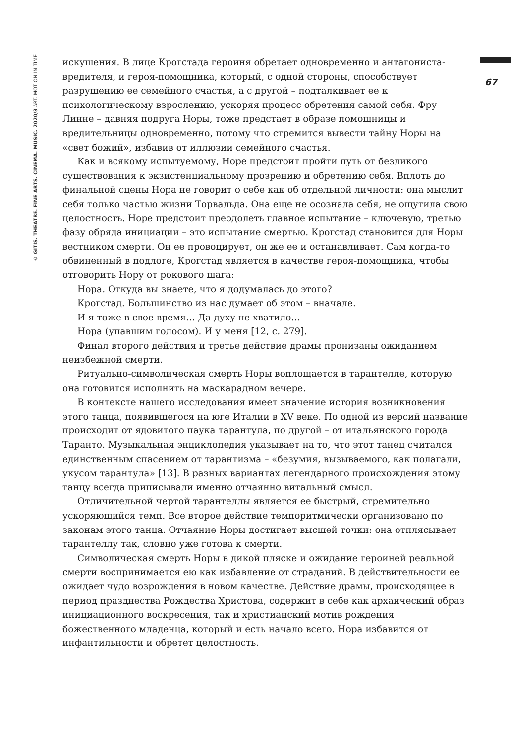© GITIS. THEATRE. FINE ARTS. CINEMA. MUSIC. 2020/3 ART. MOTION IN TIME
искушения. В лице Крогстада героиня обретает одновременно и антагониста-вредителя, и героя-помощника, который, с одной стороны, способствует разрушению ее семейного счастья, а с другой – подталкивает ее к психологическому взрослению, ускоряя процесс обретения самой себя. Фру Линне – давняя подруга Норы, тоже предстает в образе помощницы и вредительницы одновременно, потому что стремится вывести тайну Норы на «свет божий», избавив от иллюзии семейного счастья.
Как и всякому испытуемому, Норе предстоит пройти путь от безликого существования к экзистенциальному прозрению и обретению себя. Вплоть до финальной сцены Нора не говорит о себе как об отдельной личности: она мыслит себя только частью жизни Торвальда. Она еще не осознала себя, не ощутила свою целостность. Норе предстоит преодолеть главное испытание – ключевую, третью фазу обряда инициации – это испытание смертью. Крогстад становится для Норы вестником смерти. Он ее провоцирует, он же ее и останавливает. Сам когда-то обвиненный в подлоге, Крогстад является в качестве героя-помощника, чтобы отговорить Нору от рокового шага:
Нора. Откуда вы знаете, что я додумалась до этого?
Крогстад. Большинство из нас думает об этом – вначале.
И я тоже в свое время… Да духу не хватило…
Нора (упавшим голосом). И у меня [12, с. 279].
Финал второго действия и третье действие драмы пронизаны ожиданием неизбежной смерти.
Ритуально-символическая смерть Норы воплощается в тарантелле, которую она готовится исполнить на маскарадном вечере.
В контексте нашего исследования имеет значение история возникновения этого танца, появившегося на юге Италии в XV веке. По одной из версий название происходит от ядовитого паука тарантула, по другой – от итальянского города Таранто. Музыкальная энциклопедия указывает на то, что этот танец считался единственным спасением от тарантизма – «безумия, вызываемого, как полагали, укусом тарантула» [13]. В разных вариантах легендарного происхождения этому танцу всегда приписывали именно отчаянно витальный смысл.
Отличительной чертой тарантеллы является ее быстрый, стремительно ускоряющийся темп. Все второе действие темпоритмически организовано по законам этого танца. Отчаяние Норы достигает высшей точки: она отплясывает тарантеллу так, словно уже готова к смерти.
Символическая смерть Норы в дикой пляске и ожидание героиней реальной смерти воспринимается ею как избавление от страданий. В действительности ее ожидает чудо возрождения в новом качестве. Действие драмы, происходящее в период празднества Рождества Христова, содержит в себе как архаический образ инициационного воскресения, так и христианский мотив рождения божественного младенца, который и есть начало всего. Нора избавится от инфантильности и обретет целостность.
67